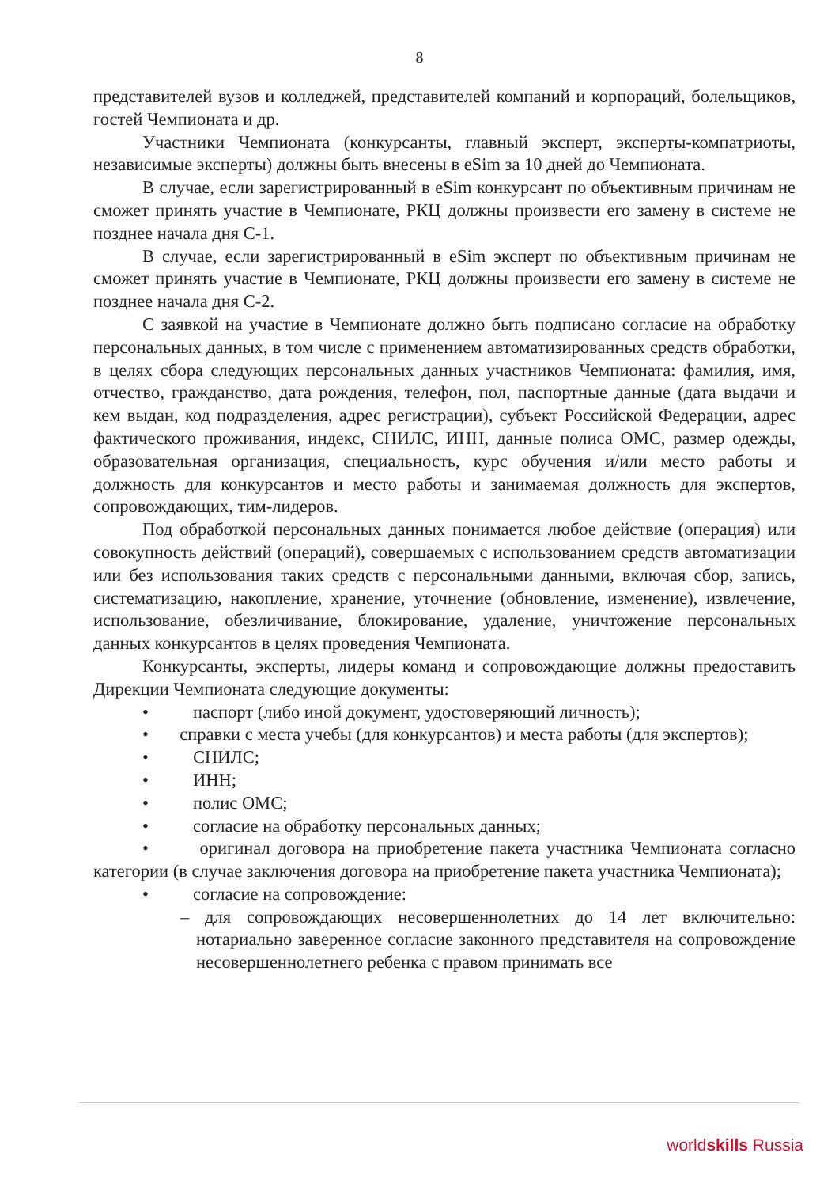8
представителей вузов и колледжей, представителей компаний и корпораций, болельщиков, гостей Чемпионата и др.
Участники Чемпионата (конкурсанты, главный эксперт, эксперты-компатриоты, независимые эксперты) должны быть внесены в eSim за 10 дней до Чемпионата.
В случае, если зарегистрированный в eSim конкурсант по объективным причинам не сможет принять участие в Чемпионате, РКЦ должны произвести его замену в системе не позднее начала дня С-1.
В случае, если зарегистрированный в eSim эксперт по объективным причинам не сможет принять участие в Чемпионате, РКЦ должны произвести его замену в системе не позднее начала дня С-2.
С заявкой на участие в Чемпионате должно быть подписано согласие на обработку персональных данных, в том числе с применением автоматизированных средств обработки, в целях сбора следующих персональных данных участников Чемпионата: фамилия, имя, отчество, гражданство, дата рождения, телефон, пол, паспортные данные (дата выдачи и кем выдан, код подразделения, адрес регистрации), субъект Российской Федерации, адрес фактического проживания, индекс, СНИЛС, ИНН, данные полиса ОМС, размер одежды, образовательная организация, специальность, курс обучения и/или место работы и должность для конкурсантов и место работы и занимаемая должность для экспертов, сопровождающих, тим-лидеров.
Под обработкой персональных данных понимается любое действие (операция) или совокупность действий (операций), совершаемых с использованием средств автоматизации или без использования таких средств с персональными данными, включая сбор, запись, систематизацию, накопление, хранение, уточнение (обновление, изменение), извлечение, использование, обезличивание, блокирование, удаление, уничтожение персональных данных конкурсантов в целях проведения Чемпионата.
Конкурсанты, эксперты, лидеры команд и сопровождающие должны предоставить Дирекции Чемпионата следующие документы:
• паспорт (либо иной документ, удостоверяющий личность);
• справки с места учебы (для конкурсантов) и места работы (для экспертов);
• СНИЛС;
• ИНН;
• полис ОМС;
• согласие на обработку персональных данных;
• оригинал договора на приобретение пакета участника Чемпионата согласно категории (в случае заключения договора на приобретение пакета участника Чемпионата);
• согласие на сопровождение:
– для сопровождающих несовершеннолетних до 14 лет включительно: нотариально заверенное согласие законного представителя на сопровождение несовершеннолетнего ребенка с правом принимать все
worldskills Russia